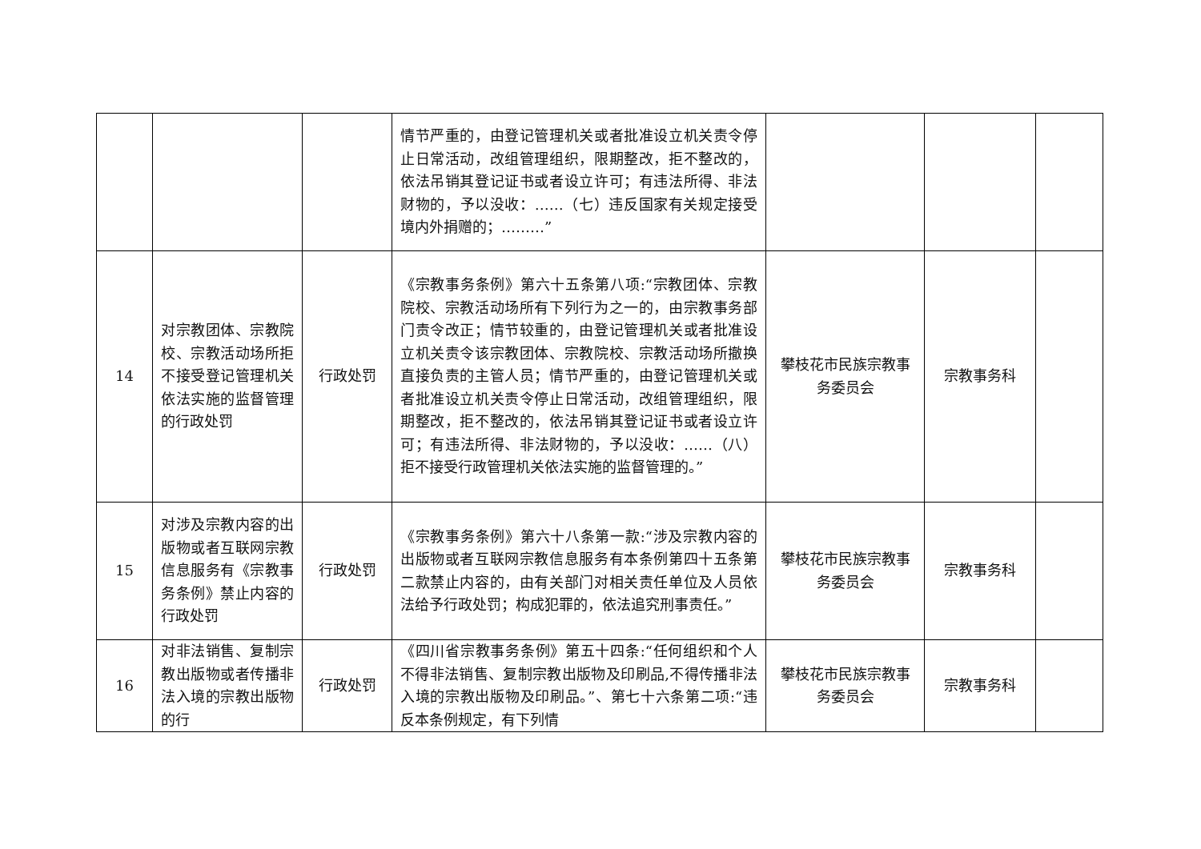| | | | 情节严重的，由登记管理机关或者批准设立机关责令停止日常活动，改组管理组织，限期整改，拒不整改的，依法吊销其登记证书或者设立许可；有违法所得、非法财物的，予以没收：……（七）违反国家有关规定接受境内外捐赠的；………” | | | |
| 14 | 对宗教团体、宗教院校、宗教活动场所拒不接受登记管理机关依法实施的监督管理的行政处罚 | 行政处罚 | 《宗教事务条例》第六十五条第八项:“宗教团体、宗教院校、宗教活动场所有下列行为之一的，由宗教事务部门责令改正；情节较重的，由登记管理机关或者批准设立机关责令该宗教团体、宗教院校、宗教活动场所撤换直接负责的主管人员；情节严重的，由登记管理机关或者批准设立机关责令停止日常活动，改组管理组织，限期整改，拒不整改的，依法吊销其登记证书或者设立许可；有违法所得、非法财物的，予以没收：……（八）拒不接受行政管理机关依法实施的监督管理的。” | 攀枝花市民族宗教事务委员会 | 宗教事务科 | |
| 15 | 对涉及宗教内容的出版物或者互联网宗教信息服务有《宗教事务条例》禁止内容的行政处罚 | 行政处罚 | 《宗教事务条例》第六十八条第一款:“涉及宗教内容的出版物或者互联网宗教信息服务有本条例第四十五条第二款禁止内容的，由有关部门对相关责任单位及人员依法给予行政处罚；构成犯罪的，依法追究刑事责任。” | 攀枝花市民族宗教事务委员会 | 宗教事务科 | |
| 16 | 对非法销售、复制宗教出版物或者传播非法入境的宗教出版物的行 | 行政处罚 | 《四川省宗教事务条例》第五十四条:“任何组织和个人不得非法销售、复制宗教出版物及印刷品,不得传播非法入境的宗教出版物及印刷品。”、第七十六条第二项:“违反本条例规定，有下列情 | 攀枝花市民族宗教事务委员会 | 宗教事务科 | |